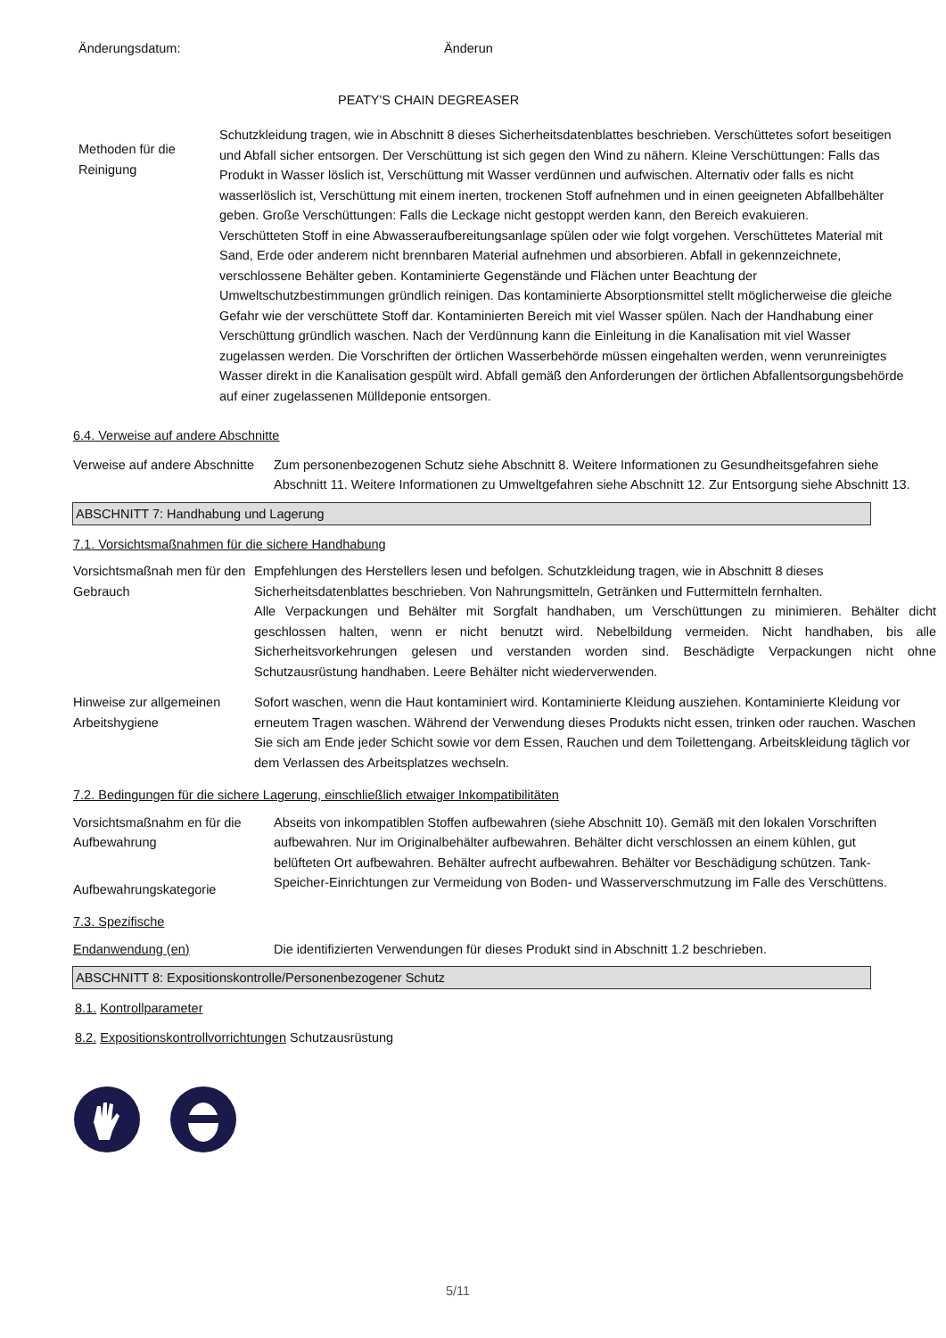Änderungsdatum: Änderun
PEATY'S CHAIN DEGREASER
Methoden für die Reinigung
Schutzkleidung tragen, wie in Abschnitt 8 dieses Sicherheitsdatenblattes beschrieben. Verschüttetes sofort beseitigen und Abfall sicher entsorgen. Der Verschüttung ist sich gegen den Wind zu nähern. Kleine Verschüttungen: Falls das Produkt in Wasser löslich ist, Verschüttung mit Wasser verdünnen und aufwischen. Alternativ oder falls es nicht wasserlöslich ist, Verschüttung mit einem inerten, trockenen Stoff aufnehmen und in einen geeigneten Abfallbehälter geben. Große Verschüttungen: Falls die Leckage nicht gestoppt werden kann, den Bereich evakuieren.
Verschütteten Stoff in eine Abwasseraufbereitungsanlage spülen oder wie folgt vorgehen. Verschüttetes Material mit Sand, Erde oder anderem nicht brennbaren Material aufnehmen und absorbieren. Abfall in gekennzeichnete, verschlossene Behälter geben. Kontaminierte Gegenstände und Flächen unter Beachtung der Umweltschutzbestimmungen gründlich reinigen. Das kontaminierte Absorptionsmittel stellt möglicherweise die gleiche Gefahr wie der verschüttete Stoff dar. Kontaminierten Bereich mit viel Wasser spülen. Nach der Handhabung einer Verschüttung gründlich waschen. Nach der Verdünnung kann die Einleitung in die Kanalisation mit viel Wasser zugelassen werden. Die Vorschriften der örtlichen Wasserbehörde müssen eingehalten werden, wenn verunreinigtes Wasser direkt in die Kanalisation gespült wird. Abfall gemäß den Anforderungen der örtlichen Abfallentsorgungsbehörde auf einer zugelassenen Mülldeponie entsorgen.
6.4. Verweise auf andere Abschnitte
Verweise auf andere Abschnitte
Zum personenbezogenen Schutz siehe Abschnitt 8. Weitere Informationen zu Gesundheitsgefahren siehe Abschnitt 11. Weitere Informationen zu Umweltgefahren siehe Abschnitt 12. Zur Entsorgung siehe Abschnitt 13.
ABSCHNITT 7: Handhabung und Lagerung
7.1. Vorsichtsmaßnahmen für die sichere Handhabung
Vorsichtsmaßnah men für den Gebrauch
Empfehlungen des Herstellers lesen und befolgen. Schutzkleidung tragen, wie in Abschnitt 8 dieses Sicherheitsdatenblattes beschrieben. Von Nahrungsmitteln, Getränken und Futtermitteln fernhalten.
Alle Verpackungen und Behälter mit Sorgfalt handhaben, um Verschüttungen zu minimieren. Behälter dicht geschlossen halten, wenn er nicht benutzt wird. Nebelbildung vermeiden. Nicht handhaben, bis alle Sicherheitsvorkehrungen gelesen und verstanden worden sind. Beschädigte Verpackungen nicht ohne Schutzausrüstung handhaben. Leere Behälter nicht wiederverwenden.
Hinweise zur allgemeinen Arbeitshygiene
Sofort waschen, wenn die Haut kontaminiert wird. Kontaminierte Kleidung ausziehen. Kontaminierte Kleidung vor erneutem Tragen waschen. Während der Verwendung dieses Produkts nicht essen, trinken oder rauchen. Waschen Sie sich am Ende jeder Schicht sowie vor dem Essen, Rauchen und dem Toilettengang. Arbeitskleidung täglich vor dem Verlassen des Arbeitsplatzes wechseln.
7.2. Bedingungen für die sichere Lagerung, einschließlich etwaiger Inkompatibilitäten
Vorsichtsmaßnahm en für die Aufbewahrung
Aufbewahrungskategorie
Abseits von inkompatiblen Stoffen aufbewahren (siehe Abschnitt 10). Gemäß mit den lokalen Vorschriften aufbewahren. Nur im Originalbehälter aufbewahren. Behälter dicht verschlossen an einem kühlen, gut belüfteten Ort aufbewahren. Behälter aufrecht aufbewahren. Behälter vor Beschädigung schützen. Tank-Speicher-Einrichtungen zur Vermeidung von Boden- und Wasserverschmutzung im Falle des Verschüttens.
7.3. Spezifische
Endanwendung (en) Die identifizierten Verwendungen für dieses Produkt sind in Abschnitt 1.2 beschrieben.
ABSCHNITT 8: Expositionskontrolle/Personenbezogener Schutz
8.1. Kontrollparameter
8.2. Expositionskontrollvorrichtungen Schutzausrüstung
5/11